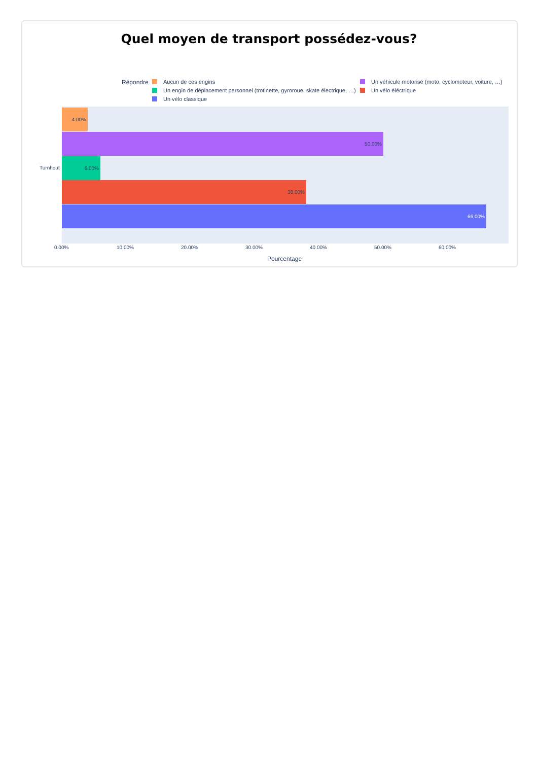Quel moyen de transport possédez-vous?
Répondre Aucun de ces engins
Un véhicule motorisé (moto, cyclomoteur, voiture, …)
Un engin de déplacement personnel (trotinette, gyroroue, skate électrique, …)
Un vélo éléctrique
Un vélo classique
4.00%
50.00%
6.00%
38.00%
66.00%
Turnhout
0.00% 10.00% 20.00% 30.00% 40.00% 50.00% 60.00%
Pourcentage